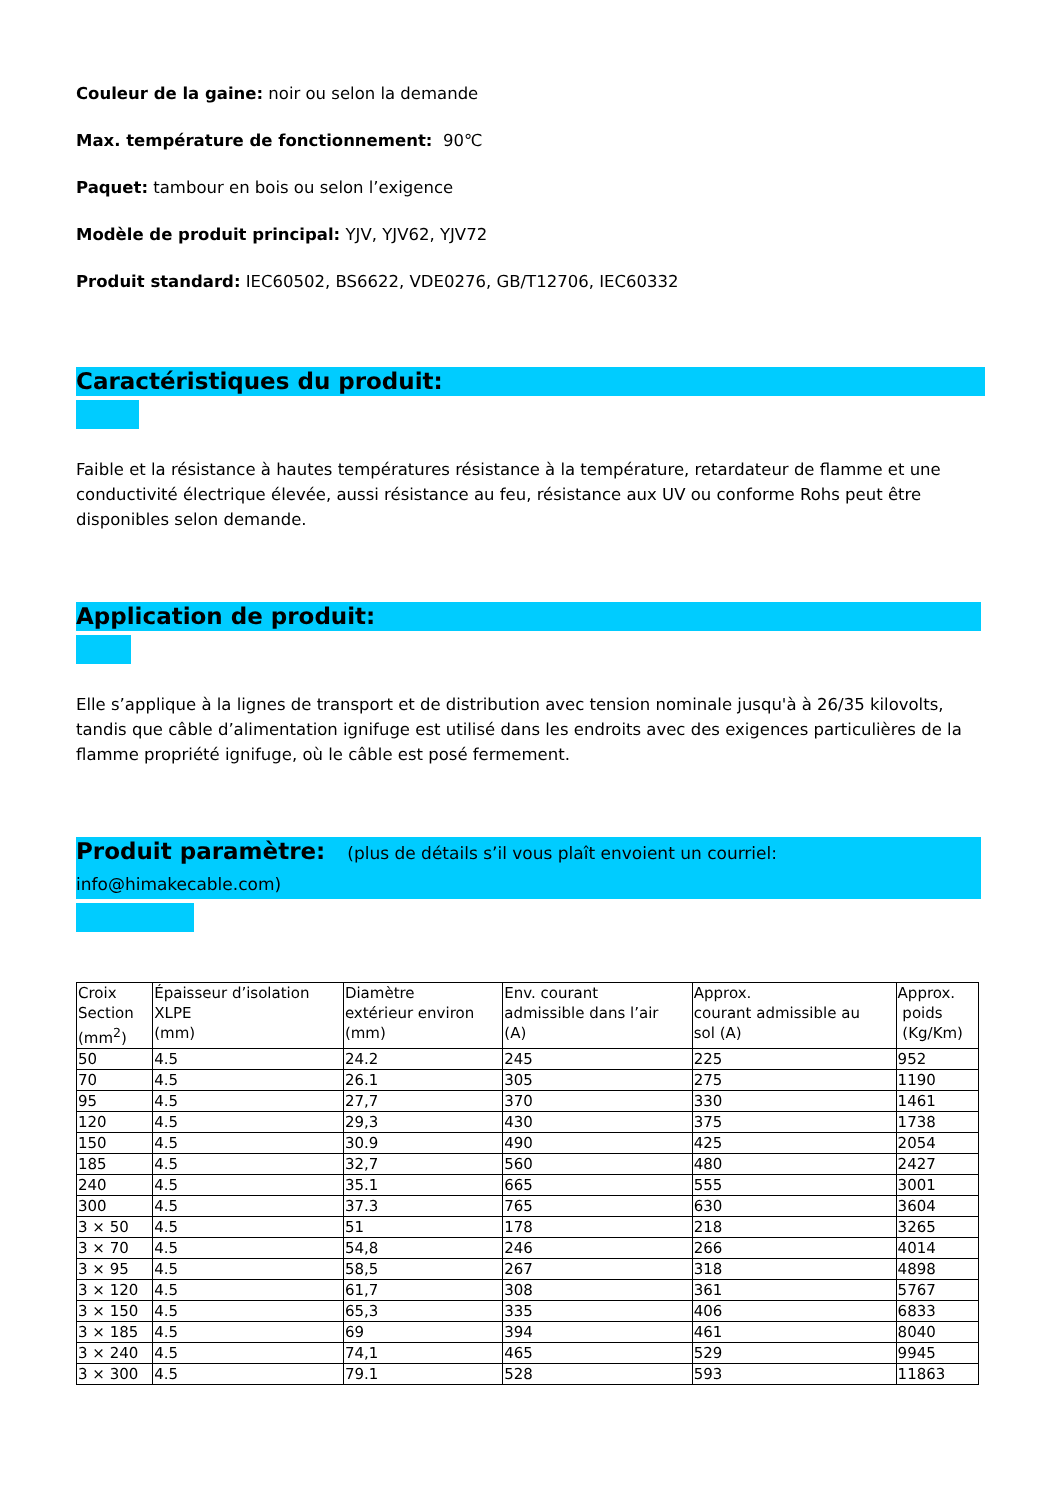Couleur de la gaine: noir ou selon la demande
Max. température de fonctionnement: 90℃
Paquet: tambour en bois ou selon l’exigence
Modèle de produit principal: YJV, YJV62, YJV72
Produit standard: IEC60502, BS6622, VDE0276, GB/T12706, IEC60332
Caractéristiques du produit:
Faible et la résistance à hautes températures résistance à la température, retardateur de flamme et une conductivité électrique élevée, aussi résistance au feu, résistance aux UV ou conforme Rohs peut être disponibles selon demande.
Application de produit:
Elle s’applique à la lignes de transport et de distribution avec tension nominale jusqu'à à 26/35 kilovolts, tandis que câble d’alimentation ignifuge est utilisé dans les endroits avec des exigences particulières de la flamme propriété ignifuge, où le câble est posé fermement.
Produit paramètre: (plus de détails s’il vous plaît envoient un courriel: info@himakecable.com)
| Croix Section (mm<sup>2</sup>) | Épaisseur d’isolation XLPE (mm) | Diamètre extérieur environ (mm) | Env. courant admissible dans l’air (A) | Approx. courant admissible au sol (A) | Approx. poids (Kg/Km) |
| 50 | 4.5 | 24.2 | 245 | 225 | 952 |
| 70 | 4.5 | 26.1 | 305 | 275 | 1190 |
| 95 | 4.5 | 27,7 | 370 | 330 | 1461 |
| 120 | 4.5 | 29,3 | 430 | 375 | 1738 |
| 150 | 4.5 | 30.9 | 490 | 425 | 2054 |
| 185 | 4.5 | 32,7 | 560 | 480 | 2427 |
| 240 | 4.5 | 35.1 | 665 | 555 | 3001 |
| 300 | 4.5 | 37.3 | 765 | 630 | 3604 |
| 3 × 50 | 4.5 | 51 | 178 | 218 | 3265 |
| 3 × 70 | 4.5 | 54,8 | 246 | 266 | 4014 |
| 3 × 95 | 4.5 | 58,5 | 267 | 318 | 4898 |
| 3 × 120 | 4.5 | 61,7 | 308 | 361 | 5767 |
| 3 × 150 | 4.5 | 65,3 | 335 | 406 | 6833 |
| 3 × 185 | 4.5 | 69 | 394 | 461 | 8040 |
| 3 × 240 | 4.5 | 74,1 | 465 | 529 | 9945 |
| 3 × 300 | 4.5 | 79.1 | 528 | 593 | 11863 |